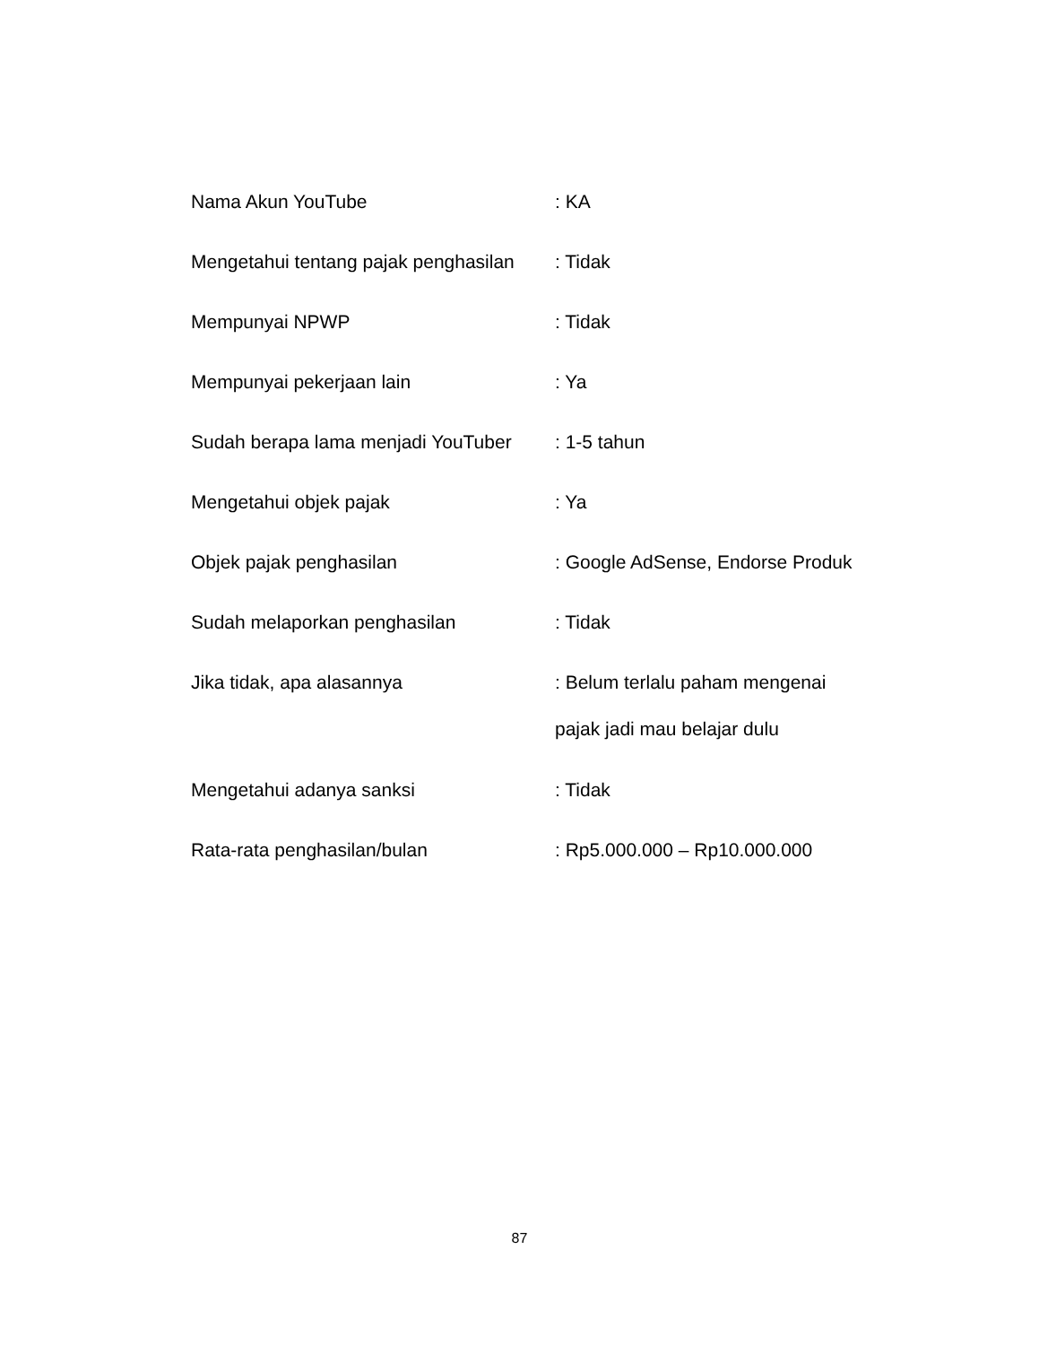Nama Akun YouTube : KA
Mengetahui tentang pajak penghasilan
: Tidak
Mempunyai NPWP : Tidak
Mempunyai pekerjaan lain : Ya
Sudah berapa lama menjadi YouTuber
: 1-5 tahun
Mengetahui objek pajak : Ya
Objek pajak penghasilan : Google AdSense, Endorse Produk
Sudah melaporkan penghasilan : Tidak
Jika tidak, apa alasannya
: Belum terlalu paham mengenai
pajak jadi mau belajar dulu
Mengetahui adanya sanksi : Tidak
Rata-rata penghasilan/bulan : Rp5.000.000 – Rp10.000.000
87